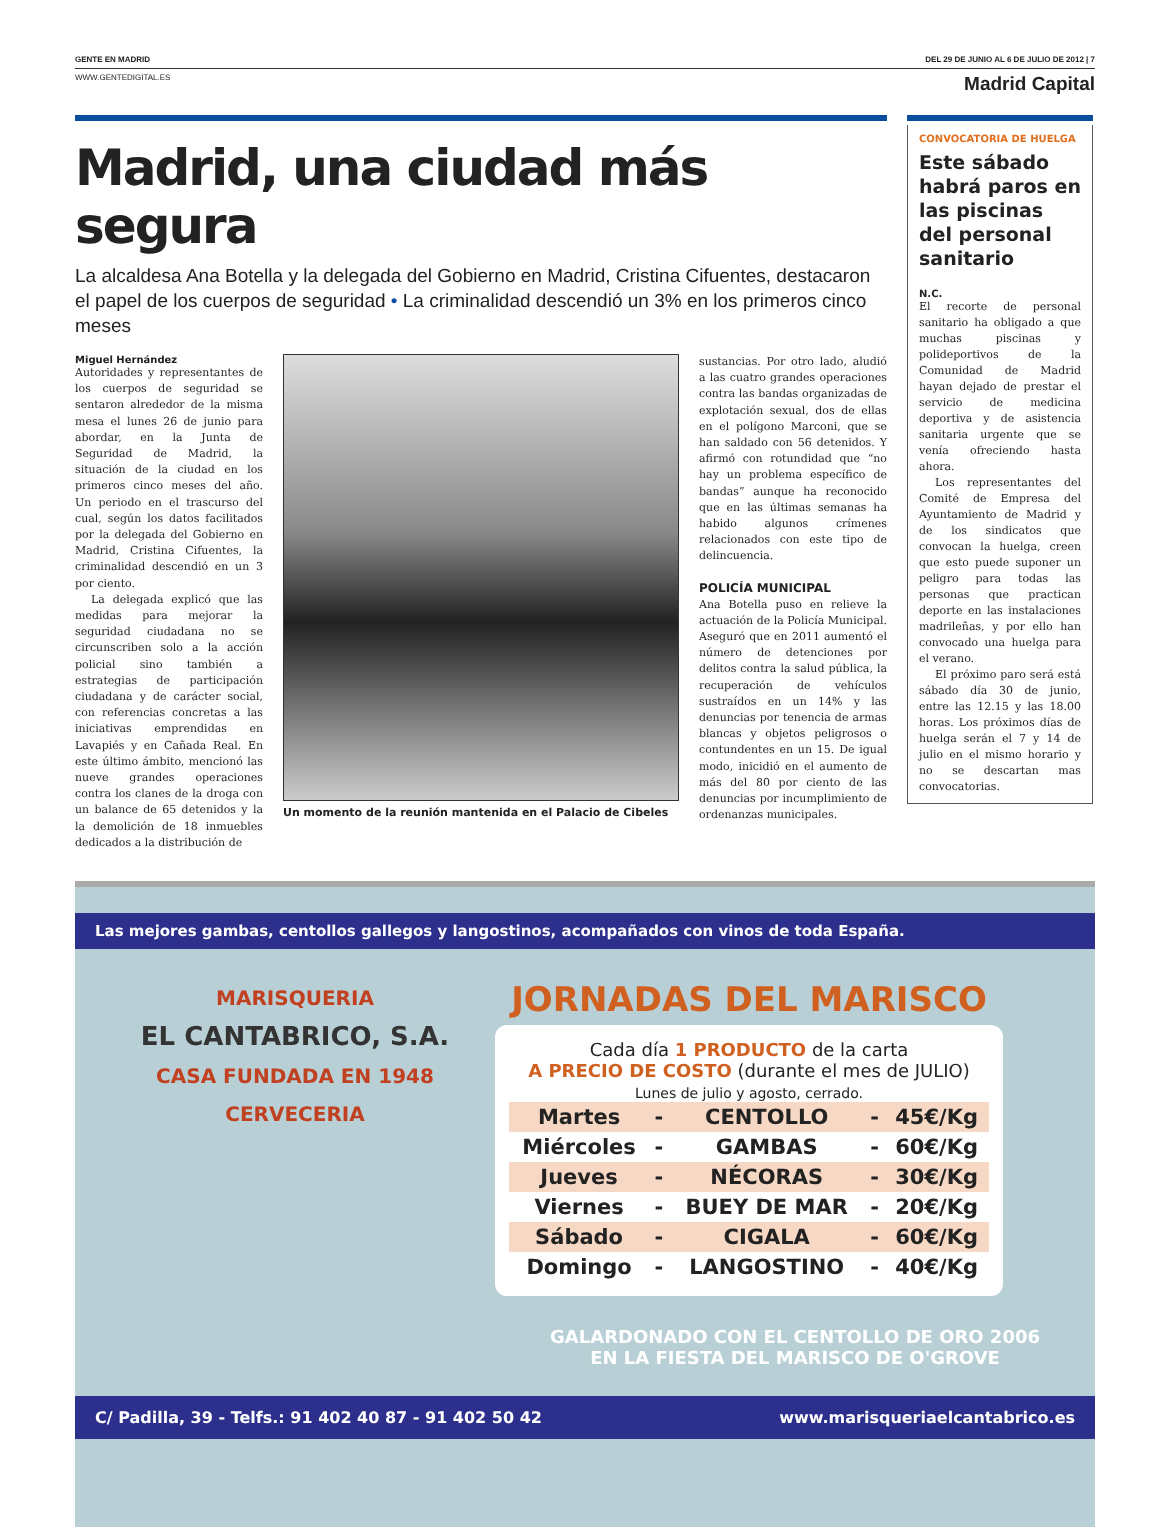GENTE EN MADRID DEL 29 DE JUNIO AL 6 DE JULIO DE 2012 | 7
WWW.GENTEDIGITAL.ES Madrid Capital
Madrid, una ciudad más segura
La alcaldesa Ana Botella y la delegada del Gobierno en Madrid, Cristina Cifuentes, destacaron el papel de los cuerpos de seguridad • La criminalidad descendió un 3% en los primeros cinco meses
Miguel Hernández
Autoridades y representantes de los cuerpos de seguridad se sentaron alrededor de la misma mesa el lunes 26 de junio para abordar, en la Junta de Seguridad de Madrid, la situación de la ciudad en los primeros cinco meses del año. Un periodo en el trascurso del cual, según los datos facilitados por la delegada del Gobierno en Madrid, Cristina Cifuentes, la criminalidad descendió en un 3 por ciento.
La delegada explicó que las medidas para mejorar la seguridad ciudadana no se circunscriben solo a la acción policial sino también a estrategias de participación ciudadana y de carácter social, con referencias concretas a las iniciativas emprendidas en Lavapiés y en Cañada Real. En este último ámbito, mencionó las nueve grandes operaciones contra los clanes de la droga con un balance de 65 detenidos y la la demolición de 18 inmuebles dedicados a la distribución de
Un momento de la reunión mantenida en el Palacio de Cibeles
sustancias. Por otro lado, aludió a las cuatro grandes operaciones contra las bandas organizadas de explotación sexual, dos de ellas en el polígono Marconi, que se han saldado con 56 detenidos. Y afirmó con rotundidad que “no hay un problema específico de bandas” aunque ha reconocido que en las últimas semanas ha habido algunos crímenes relacionados con este tipo de delincuencia.
POLICÍA MUNICIPAL
Ana Botella puso en relieve la actuación de la Policía Municipal. Aseguró que en 2011 aumentó el número de detenciones por delitos contra la salud pública, la recuperación de vehículos sustraídos en un 14% y las denuncias por tenencia de armas blancas y objetos peligrosos o contundentes en un 15. De igual modo, inicidió en el aumento de más del 80 por ciento de las denuncias por incumplimiento de ordenanzas municipales.
CONVOCATORIA DE HUELGA
Este sábado habrá paros en las piscinas del personal sanitario
N.C.
El recorte de personal sanitario ha obligado a que muchas piscinas y polideportivos de la Comunidad de Madrid hayan dejado de prestar el servicio de medicina deportiva y de asistencia sanitaria urgente que se venía ofreciendo hasta ahora.
Los representantes del Comité de Empresa del Ayuntamiento de Madrid y de los sindicatos que convocan la huelga, creen que esto puede suponer un peligro para todas las personas que practican deporte en las instalaciones madrileñas, y por ello han convocado una huelga para el verano.
El próximo paro será está sábado día 30 de junio, entre las 12.15 y las 18.00 horas. Los próximos días de huelga serán el 7 y 14 de julio en el mismo horario y no se descartan mas convocatorias.
Las mejores gambas, centollos gallegos y langostinos, acompañados con vinos de toda España.
MARISQUERIA
EL CANTABRICO, S.A.
CASA FUNDADA EN 1948
CERVECERIA
JORNADAS DEL MARISCO
Cada día 1 PRODUCTO de la carta
A PRECIO DE COSTO (durante el mes de JULIO)
Lunes de julio y agosto, cerrado.
| Martes | - | CENTOLLO | - | 45€/Kg |
| Miércoles | - | GAMBAS | - | 60€/Kg |
| Jueves | - | NÉCORAS | - | 30€/Kg |
| Viernes | - | BUEY DE MAR | - | 20€/Kg |
| Sábado | - | CIGALA | - | 60€/Kg |
| Domingo | - | LANGOSTINO | - | 40€/Kg |
GALARDONADO CON EL CENTOLLO DE ORO 2006
EN LA FIESTA DEL MARISCO DE O'GROVE
C/ Padilla, 39 - Telfs.: 91 402 40 87 - 91 402 50 42 www.marisqueriaelcantabrico.es